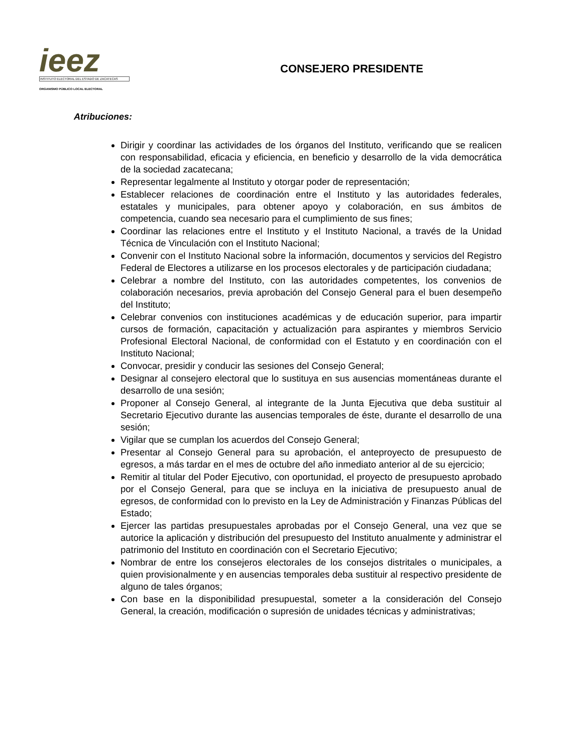ieez
INSTITUTO ELECTORAL DEL ESTADO DE ZACATECAS
ORGANISMO PÚBLICO LOCAL ELECTORAL
CONSEJERO PRESIDENTE
Atribuciones:
Dirigir y coordinar las actividades de los órganos del Instituto, verificando que se realicen con responsabilidad, eficacia y eficiencia, en beneficio y desarrollo de la vida democrática de la sociedad zacatecana;
Representar legalmente al Instituto y otorgar poder de representación;
Establecer relaciones de coordinación entre el Instituto y las autoridades federales, estatales y municipales, para obtener apoyo y colaboración, en sus ámbitos de competencia, cuando sea necesario para el cumplimiento de sus fines;
Coordinar las relaciones entre el Instituto y el Instituto Nacional, a través de la Unidad Técnica de Vinculación con el Instituto Nacional;
Convenir con el Instituto Nacional sobre la información, documentos y servicios del Registro Federal de Electores a utilizarse en los procesos electorales y de participación ciudadana;
Celebrar a nombre del Instituto, con las autoridades competentes, los convenios de colaboración necesarios, previa aprobación del Consejo General para el buen desempeño del Instituto;
Celebrar convenios con instituciones académicas y de educación superior, para impartir cursos de formación, capacitación y actualización para aspirantes y miembros Servicio Profesional Electoral Nacional, de conformidad con el Estatuto y en coordinación con el Instituto Nacional;
Convocar, presidir y conducir las sesiones del Consejo General;
Designar al consejero electoral que lo sustituya en sus ausencias momentáneas durante el desarrollo de una sesión;
Proponer al Consejo General, al integrante de la Junta Ejecutiva que deba sustituir al Secretario Ejecutivo durante las ausencias temporales de éste, durante el desarrollo de una sesión;
Vigilar que se cumplan los acuerdos del Consejo General;
Presentar al Consejo General para su aprobación, el anteproyecto de presupuesto de egresos, a más tardar en el mes de octubre del año inmediato anterior al de su ejercicio;
Remitir al titular del Poder Ejecutivo, con oportunidad, el proyecto de presupuesto aprobado por el Consejo General, para que se incluya en la iniciativa de presupuesto anual de egresos, de conformidad con lo previsto en la Ley de Administración y Finanzas Públicas del Estado;
Ejercer las partidas presupuestales aprobadas por el Consejo General, una vez que se autorice la aplicación y distribución del presupuesto del Instituto anualmente y administrar el patrimonio del Instituto en coordinación con el Secretario Ejecutivo;
Nombrar de entre los consejeros electorales de los consejos distritales o municipales, a quien provisionalmente y en ausencias temporales deba sustituir al respectivo presidente de alguno de tales órganos;
Con base en la disponibilidad presupuestal, someter a la consideración del Consejo General, la creación, modificación o supresión de unidades técnicas y administrativas;